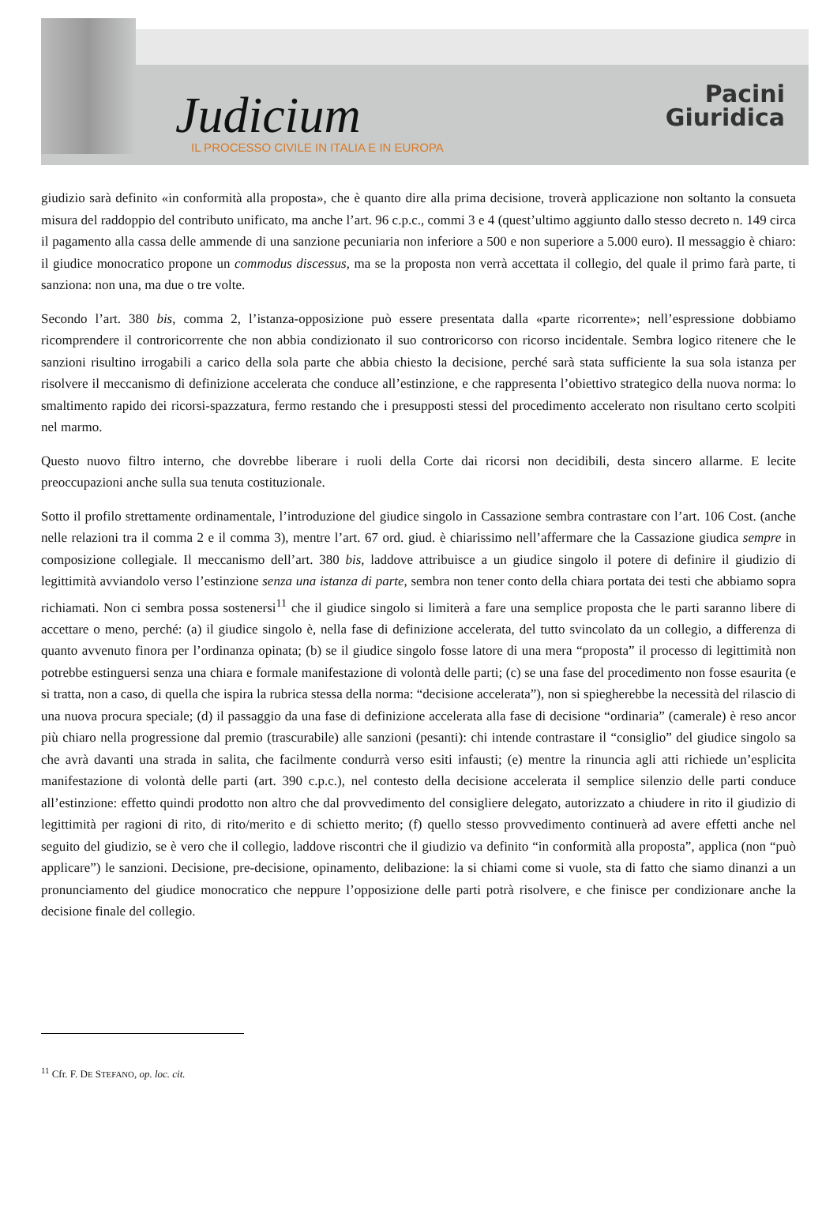Judicium
IL PROCESSO CIVILE IN ITALIA E IN EUROPA
Pacini
Giuridica
giudizio sarà definito «in conformità alla proposta», che è quanto dire alla prima decisione, troverà applicazione non soltanto la consueta misura del raddoppio del contributo unificato, ma anche l’art. 96 c.p.c., commi 3 e 4 (quest’ultimo aggiunto dallo stesso decreto n. 149 circa il pagamento alla cassa delle ammende di una sanzione pecuniaria non inferiore a 500 e non superiore a 5.000 euro). Il messaggio è chiaro: il giudice monocratico propone un commodus discessus, ma se la proposta non verrà accettata il collegio, del quale il primo farà parte, ti sanziona: non una, ma due o tre volte.
Secondo l’art. 380 bis, comma 2, l’istanza-opposizione può essere presentata dalla «parte ricorrente»; nell’espressione dobbiamo ricomprendere il controricorrente che non abbia condizionato il suo controricorso con ricorso incidentale. Sembra logico ritenere che le sanzioni risultino irrogabili a carico della sola parte che abbia chiesto la decisione, perché sarà stata sufficiente la sua sola istanza per risolvere il meccanismo di definizione accelerata che conduce all’estinzione, e che rappresenta l’obiettivo strategico della nuova norma: lo smaltimento rapido dei ricorsi-spazzatura, fermo restando che i presupposti stessi del procedimento accelerato non risultano certo scolpiti nel marmo.
Questo nuovo filtro interno, che dovrebbe liberare i ruoli della Corte dai ricorsi non decidibili, desta sincero allarme. E lecite preoccupazioni anche sulla sua tenuta costituzionale.
Sotto il profilo strettamente ordinamentale, l’introduzione del giudice singolo in Cassazione sembra contrastare con l’art. 106 Cost. (anche nelle relazioni tra il comma 2 e il comma 3), mentre l’art. 67 ord. giud. è chiarissimo nell’affermare che la Cassazione giudica sempre in composizione collegiale. Il meccanismo dell’art. 380 bis, laddove attribuisce a un giudice singolo il potere di definire il giudizio di legittimità avviandolo verso l’estinzione senza una istanza di parte, sembra non tener conto della chiara portata dei testi che abbiamo sopra richiamati. Non ci sembra possa sostenersi<sup>11</sup> che il giudice singolo si limiterà a fare una semplice proposta che le parti saranno libere di accettare o meno, perché: (a) il giudice singolo è, nella fase di definizione accelerata, del tutto svincolato da un collegio, a differenza di quanto avvenuto finora per l’ordinanza opinata; (b) se il giudice singolo fosse latore di una mera “proposta” il processo di legittimità non potrebbe estinguersi senza una chiara e formale manifestazione di volontà delle parti; (c) se una fase del procedimento non fosse esaurita (e si tratta, non a caso, di quella che ispira la rubrica stessa della norma: “decisione accelerata”), non si spiegherebbe la necessità del rilascio di una nuova procura speciale; (d) il passaggio da una fase di definizione accelerata alla fase di decisione “ordinaria” (camerale) è reso ancor più chiaro nella progressione dal premio (trascurabile) alle sanzioni (pesanti): chi intende contrastare il “consiglio” del giudice singolo sa che avrà davanti una strada in salita, che facilmente condurrà verso esiti infausti; (e) mentre la rinuncia agli atti richiede un’esplicita manifestazione di volontà delle parti (art. 390 c.p.c.), nel contesto della decisione accelerata il semplice silenzio delle parti conduce all’estinzione: effetto quindi prodotto non altro che dal provvedimento del consigliere delegato, autorizzato a chiudere in rito il giudizio di legittimità per ragioni di rito, di rito/merito e di schietto merito; (f) quello stesso provvedimento continuerà ad avere effetti anche nel seguito del giudizio, se è vero che il collegio, laddove riscontri che il giudizio va definito “in conformità alla proposta”, applica (non “può applicare”) le sanzioni. Decisione, pre-decisione, opinamento, delibazione: la si chiami come si vuole, sta di fatto che siamo dinanzi a un pronunciamento del giudice monocratico che neppure l’opposizione delle parti potrà risolvere, e che finisce per condizionare anche la decisione finale del collegio.
<sup>11</sup> Cfr. F. DE STEFANO, op. loc. cit.